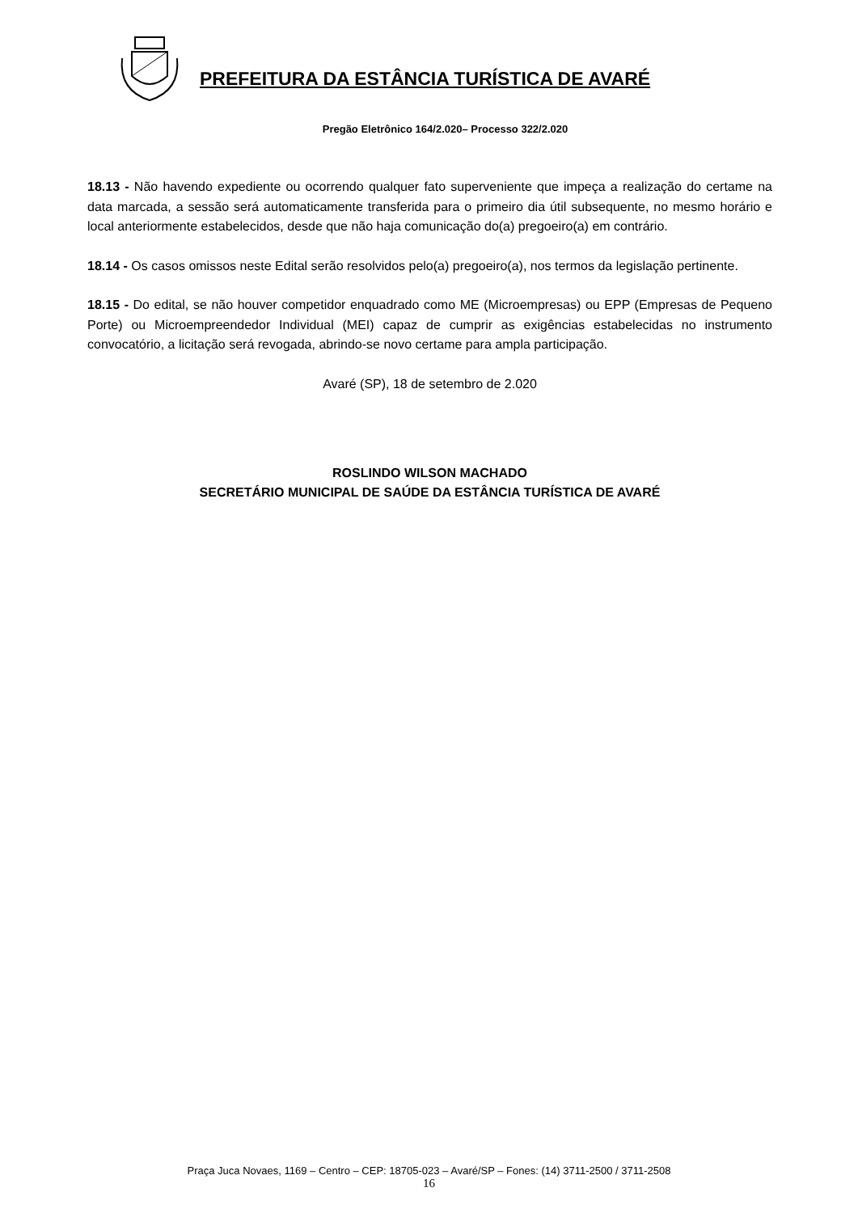PREFEITURA DA ESTÂNCIA TURÍSTICA DE AVARÉ
Pregão Eletrônico 164/2.020– Processo 322/2.020
18.13 - Não havendo expediente ou ocorrendo qualquer fato superveniente que impeça a realização do certame na data marcada, a sessão será automaticamente transferida para o primeiro dia útil subsequente, no mesmo horário e local anteriormente estabelecidos, desde que não haja comunicação do(a) pregoeiro(a) em contrário.
18.14 - Os casos omissos neste Edital serão resolvidos pelo(a) pregoeiro(a), nos termos da legislação pertinente.
18.15 - Do edital, se não houver competidor enquadrado como ME (Microempresas) ou EPP (Empresas de Pequeno Porte) ou Microempreendedor Individual (MEI) capaz de cumprir as exigências estabelecidas no instrumento convocatório, a licitação será revogada, abrindo-se novo certame para ampla participação.
Avaré (SP), 18 de setembro de 2.020
ROSLINDO WILSON MACHADO
SECRETÁRIO MUNICIPAL DE SAÚDE DA ESTÂNCIA TURÍSTICA DE AVARÉ
Praça Juca Novaes, 1169 – Centro – CEP: 18705-023 – Avaré/SP – Fones: (14) 3711-2500 / 3711-2508
16